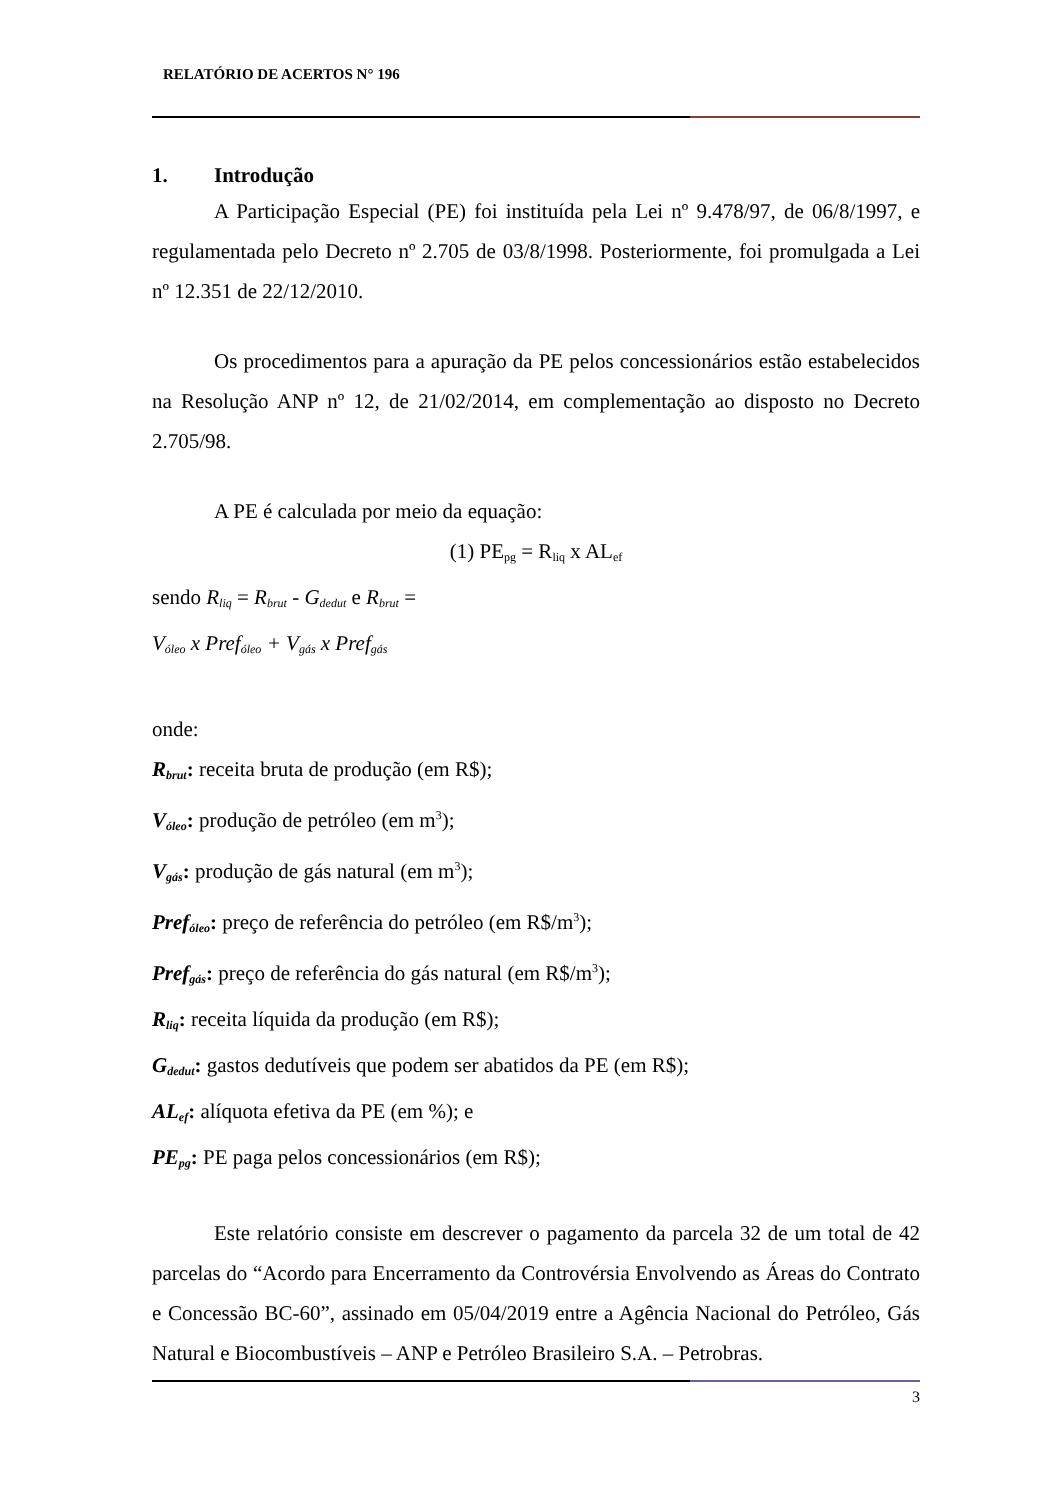RELATÓRIO DE ACERTOS N° 196
1. Introdução
A Participação Especial (PE) foi instituída pela Lei nº 9.478/97, de 06/8/1997, e regulamentada pelo Decreto nº 2.705 de 03/8/1998. Posteriormente, foi promulgada a Lei nº 12.351 de 22/12/2010.
Os procedimentos para a apuração da PE pelos concessionários estão estabelecidos na Resolução ANP nº 12, de 21/02/2014, em complementação ao disposto no Decreto 2.705/98.
A PE é calculada por meio da equação:
(1) PE<sub>pg</sub> = R<sub>liq</sub> x AL<sub>ef</sub>
sendo R<sub>liq</sub> = R<sub>brut</sub> - G<sub>dedut</sub> e R<sub>brut</sub> =
V<sub>óleo</sub> x Pref<sub>óleo</sub> + V<sub>gás</sub> x Pref<sub>gás</sub>
onde:
R<sub>brut</sub>: receita bruta de produção (em R$);
V<sub>óleo</sub>: produção de petróleo (em m<sup>3</sup>);
V<sub>gás</sub>: produção de gás natural (em m<sup>3</sup>);
Pref<sub>óleo</sub>: preço de referência do petróleo (em R$/m<sup>3</sup>);
Pref<sub>gás</sub>: preço de referência do gás natural (em R$/m<sup>3</sup>);
R<sub>liq</sub>: receita líquida da produção (em R$);
G<sub>dedut</sub>: gastos dedutíveis que podem ser abatidos da PE (em R$);
AL<sub>ef</sub>: alíquota efetiva da PE (em %); e
PE<sub>pg</sub>: PE paga pelos concessionários (em R$);
Este relatório consiste em descrever o pagamento da parcela 32 de um total de 42 parcelas do “Acordo para Encerramento da Controvérsia Envolvendo as Áreas do Contrato e Concessão BC-60”, assinado em 05/04/2019 entre a Agência Nacional do Petróleo, Gás Natural e Biocombustíveis – ANP e Petróleo Brasileiro S.A. – Petrobras.
3